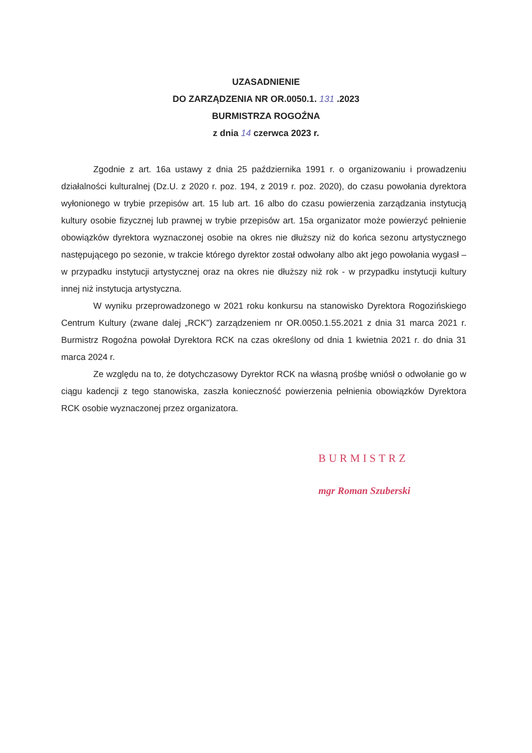UZASADNIENIE
DO ZARZĄDZENIA NR OR.0050.1. 131 .2023
BURMISTRZA ROGOŹNA
z dnia 14 czerwca 2023 r.
Zgodnie z art. 16a ustawy z dnia 25 października 1991 r. o organizowaniu i prowadzeniu działalności kulturalnej (Dz.U. z 2020 r. poz. 194, z 2019 r. poz. 2020), do czasu powołania dyrektora wyłonionego w trybie przepisów art. 15 lub art. 16 albo do czasu powierzenia zarządzania instytucją kultury osobie fizycznej lub prawnej w trybie przepisów art. 15a organizator może powierzyć pełnienie obowiązków dyrektora wyznaczonej osobie na okres nie dłuższy niż do końca sezonu artystycznego następującego po sezonie, w trakcie którego dyrektor został odwołany albo akt jego powołania wygasł – w przypadku instytucji artystycznej oraz na okres nie dłuższy niż rok - w przypadku instytucji kultury innej niż instytucja artystyczna.
W wyniku przeprowadzonego w 2021 roku konkursu na stanowisko Dyrektora Rogozińskiego Centrum Kultury (zwane dalej „RCK”) zarządzeniem nr OR.0050.1.55.2021 z dnia 31 marca 2021 r. Burmistrz Rogoźna powołał Dyrektora RCK na czas określony od dnia 1 kwietnia 2021 r. do dnia 31 marca 2024 r.
Ze względu na to, że dotychczasowy Dyrektor RCK na własną prośbę wniósł o odwołanie go w ciągu kadencji z tego stanowiska, zaszła konieczność powierzenia pełnienia obowiązków Dyrektora RCK osobie wyznaczonej przez organizatora.
BURMISTRZ
mgr Roman Szuberski